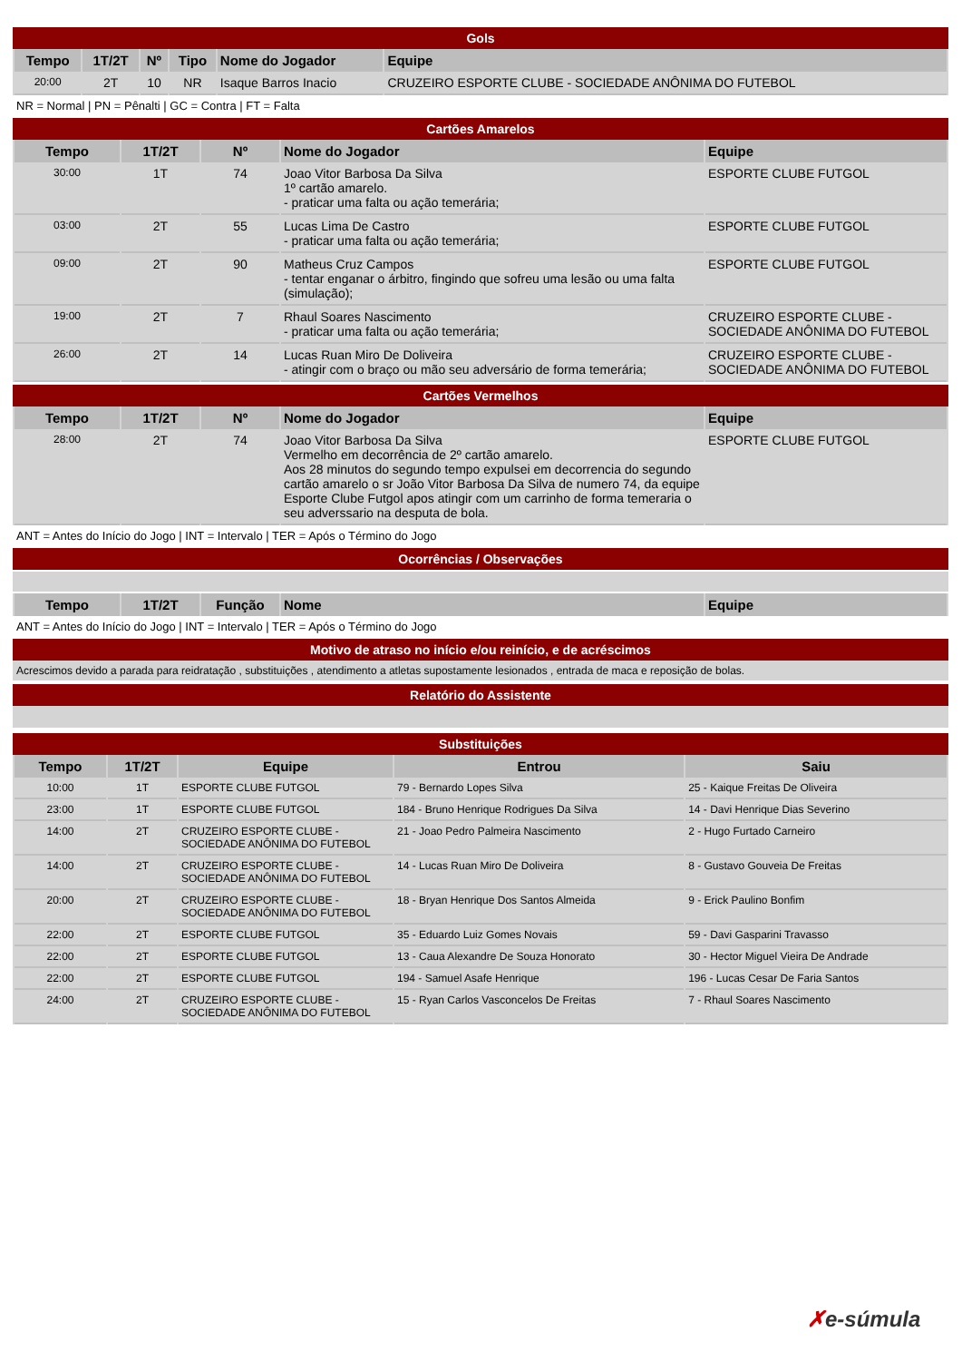Gols
| Tempo | 1T/2T | Nº | Tipo | Nome do Jogador | Equipe |
| --- | --- | --- | --- | --- | --- |
| 20:00 | 2T | 10 | NR | Isaque Barros Inacio | CRUZEIRO ESPORTE CLUBE - SOCIEDADE ANÔNIMA DO FUTEBOL |
NR = Normal | PN = Pênalti | GC = Contra | FT = Falta
Cartões Amarelos
| Tempo | 1T/2T | Nº | Nome do Jogador | Equipe |
| --- | --- | --- | --- | --- |
| 30:00 | 1T | 74 | Joao Vitor Barbosa Da Silva 1º cartão amarelo. - praticar uma falta ou ação temerária; | ESPORTE CLUBE FUTGOL |
| 03:00 | 2T | 55 | Lucas Lima De Castro - praticar uma falta ou ação temerária; | ESPORTE CLUBE FUTGOL |
| 09:00 | 2T | 90 | Matheus Cruz Campos - tentar enganar o árbitro, fingindo que sofreu uma lesão ou uma falta (simulação); | ESPORTE CLUBE FUTGOL |
| 19:00 | 2T | 7 | Rhaul Soares Nascimento - praticar uma falta ou ação temerária; | CRUZEIRO ESPORTE CLUBE - SOCIEDADE ANÔNIMA DO FUTEBOL |
| 26:00 | 2T | 14 | Lucas Ruan Miro De Doliveira - atingir com o braço ou mão seu adversário de forma temerária; | CRUZEIRO ESPORTE CLUBE - SOCIEDADE ANÔNIMA DO FUTEBOL |
Cartões Vermelhos
| Tempo | 1T/2T | Nº | Nome do Jogador | Equipe |
| --- | --- | --- | --- | --- |
| 28:00 | 2T | 74 | Joao Vitor Barbosa Da Silva Vermelho em decorrência de 2º cartão amarelo. Aos 28 minutos do segundo tempo expulsei em decorrencia do segundo cartão amarelo o sr João Vitor Barbosa Da Silva de numero 74, da equipe Esporte Clube Futgol apos atingir com um carrinho de forma temeraria o seu adverssario na desputa de bola. | ESPORTE CLUBE FUTGOL |
ANT = Antes do Início do Jogo | INT = Intervalo | TER = Após o Término do Jogo
Ocorrências / Observações
| Tempo | 1T/2T | Função | Nome | Equipe |
| --- | --- | --- | --- | --- |
ANT = Antes do Início do Jogo | INT = Intervalo | TER = Após o Término do Jogo
Motivo de atraso no início e/ou reinício, e de acréscimos
Acrescimos devido a parada para reidratação , substituições , atendimento a atletas supostamente lesionados , entrada de maca e reposição de bolas.
Relatório do Assistente
Substituições
| Tempo | 1T/2T | Equipe | Entrou | Saiu |
| --- | --- | --- | --- | --- |
| 10:00 | 1T | ESPORTE CLUBE FUTGOL | 79 - Bernardo Lopes Silva | 25 - Kaique Freitas De Oliveira |
| 23:00 | 1T | ESPORTE CLUBE FUTGOL | 184 - Bruno Henrique Rodrigues Da Silva | 14 - Davi Henrique Dias Severino |
| 14:00 | 2T | CRUZEIRO ESPORTE CLUBE - SOCIEDADE ANÔNIMA DO FUTEBOL | 21 - Joao Pedro Palmeira Nascimento | 2 - Hugo Furtado Carneiro |
| 14:00 | 2T | CRUZEIRO ESPORTE CLUBE - SOCIEDADE ANÔNIMA DO FUTEBOL | 14 - Lucas Ruan Miro De Doliveira | 8 - Gustavo Gouveia De Freitas |
| 20:00 | 2T | CRUZEIRO ESPORTE CLUBE - SOCIEDADE ANÔNIMA DO FUTEBOL | 18 - Bryan Henrique Dos Santos Almeida | 9 - Erick Paulino Bonfim |
| 22:00 | 2T | ESPORTE CLUBE FUTGOL | 35 - Eduardo Luiz Gomes Novais | 59 - Davi Gasparini Travasso |
| 22:00 | 2T | ESPORTE CLUBE FUTGOL | 13 - Caua Alexandre De Souza Honorato | 30 - Hector Miguel Vieira De Andrade |
| 22:00 | 2T | ESPORTE CLUBE FUTGOL | 194 - Samuel Asafe Henrique | 196 - Lucas Cesar De Faria Santos |
| 24:00 | 2T | CRUZEIRO ESPORTE CLUBE - SOCIEDADE ANÔNIMA DO FUTEBOL | 15 - Ryan Carlos Vasconcelos De Freitas | 7 - Rhaul Soares Nascimento |
✗e-súmula